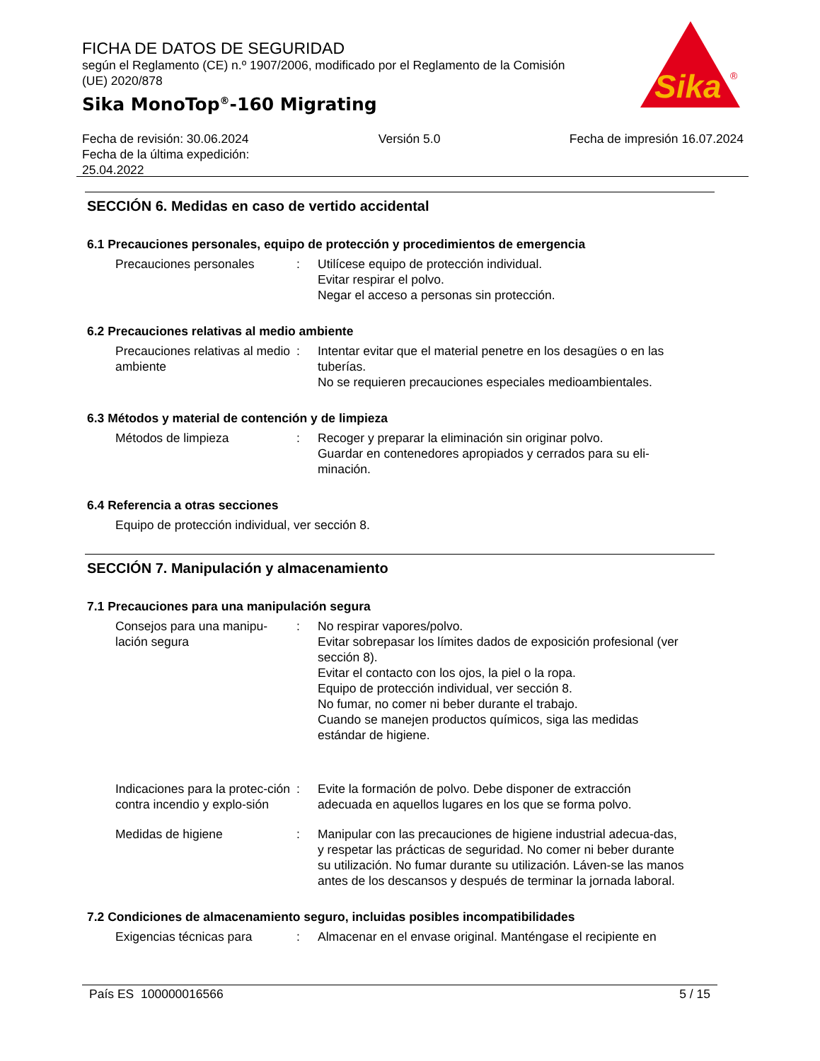FICHA DE DATOS DE SEGURIDAD
según el Reglamento (CE) n.º 1907/2006, modificado por el Reglamento de la Comisión (UE) 2020/878
Sika MonoTop<sup>®</sup>-160 Migrating
Sika
®
Fecha de revisión: 30.06.2024
Fecha de la última expedición:
25.04.2022
Versión 5.0 Fecha de impresión 16.07.2024
SECCIÓN 6. Medidas en caso de vertido accidental
6.1 Precauciones personales, equipo de protección y procedimientos de emergencia
Precauciones personales : Utilícese equipo de protección individual.
Evitar respirar el polvo.
Negar el acceso a personas sin protección.
6.2 Precauciones relativas al medio ambiente
Precauciones relativas al medio ambiente
: Intentar evitar que el material penetre en los desagües o en las tuberías.
No se requieren precauciones especiales medioambientales.
6.3 Métodos y material de contención y de limpieza
Métodos de limpieza : Recoger y preparar la eliminación sin originar polvo.
Guardar en contenedores apropiados y cerrados para su eli-minación.
6.4 Referencia a otras secciones
Equipo de protección individual, ver sección 8.
SECCIÓN 7. Manipulación y almacenamiento
7.1 Precauciones para una manipulación segura
Consejos para una manipu-lación segura
: No respirar vapores/polvo.
Evitar sobrepasar los límites dados de exposición profesional (ver sección 8).
Evitar el contacto con los ojos, la piel o la ropa.
Equipo de protección individual, ver sección 8.
No fumar, no comer ni beber durante el trabajo.
Cuando se manejen productos químicos, siga las medidas estándar de higiene.
Indicaciones para la protec-ción contra incendio y explo-sión
: Evite la formación de polvo. Debe disponer de extracción adecuada en aquellos lugares en los que se forma polvo.
Medidas de higiene : Manipular con las precauciones de higiene industrial adecua-das, y respetar las prácticas de seguridad. No comer ni beber durante su utilización. No fumar durante su utilización. Láven-se las manos antes de los descansos y después de terminar la jornada laboral.
7.2 Condiciones de almacenamiento seguro, incluidas posibles incompatibilidades
Exigencias técnicas para : Almacenar en el envase original. Manténgase el recipiente en
País ES 100000016566 5 / 15